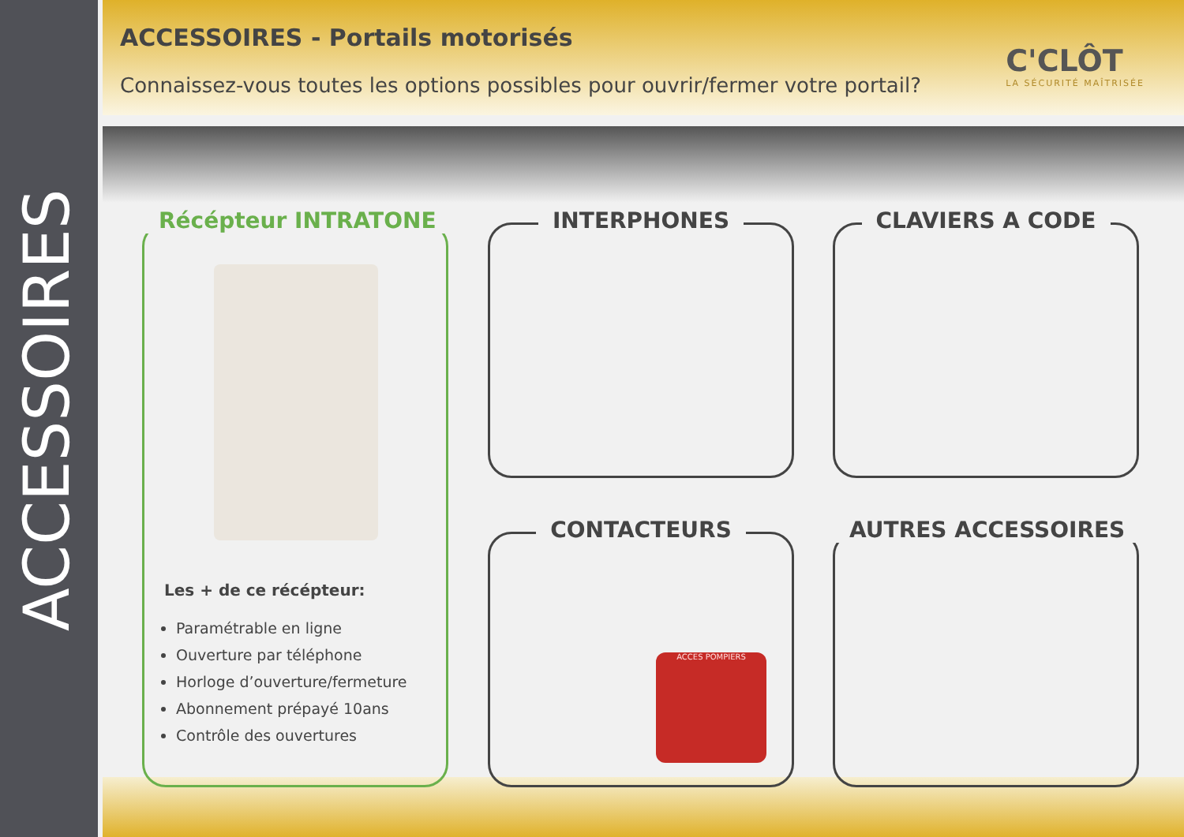ACCESSOIRES
ACCESSOIRES - Portails motorisés
Connaissez-vous toutes les options possibles pour ouvrir/fermer votre portail?
C'CLÔT
LA SÉCURITÉ MAÎTRISÉE
Récépteur INTRATONE
Les + de ce récépteur:
Paramétrable en ligne
Ouverture par téléphone
Horloge d’ouverture/fermeture
Abonnement prépayé 10ans
Contrôle des ouvertures
INTERPHONES CLAVIERS A CODE
CONTACTEURS
ACCES POMPIERS
AUTRES ACCESSOIRES